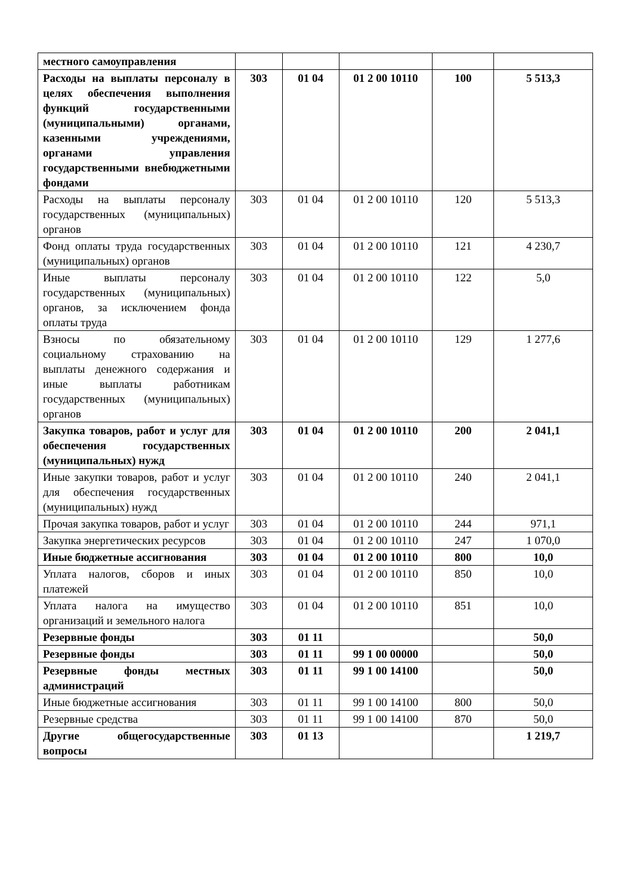| местного самоуправления | | | | | |
| Расходы на выплаты персоналу в целях обеспечения выполнения функций государственными (муниципальными) органами, казенными учреждениями, органами управления государственными внебюджетными фондами | 303 | 01 04 | 01 2 00 10110 | 100 | 5 513,3 |
| Расходы на выплаты персоналу государственных (муниципальных) органов | 303 | 01 04 | 01 2 00 10110 | 120 | 5 513,3 |
| Фонд оплаты труда государственных (муниципальных) органов | 303 | 01 04 | 01 2 00 10110 | 121 | 4 230,7 |
| Иные выплаты персоналу государственных (муниципальных) органов, за исключением фонда оплаты труда | 303 | 01 04 | 01 2 00 10110 | 122 | 5,0 |
| Взносы по обязательному социальному страхованию на выплаты денежного содержания и иные выплаты работникам государственных (муниципальных) органов | 303 | 01 04 | 01 2 00 10110 | 129 | 1 277,6 |
| Закупка товаров, работ и услуг для обеспечения государственных (муниципальных) нужд | 303 | 01 04 | 01 2 00 10110 | 200 | 2 041,1 |
| Иные закупки товаров, работ и услуг для обеспечения государственных (муниципальных) нужд | 303 | 01 04 | 01 2 00 10110 | 240 | 2 041,1 |
| Прочая закупка товаров, работ и услуг | 303 | 01 04 | 01 2 00 10110 | 244 | 971,1 |
| Закупка энергетических ресурсов | 303 | 01 04 | 01 2 00 10110 | 247 | 1 070,0 |
| Иные бюджетные ассигнования | 303 | 01 04 | 01 2 00 10110 | 800 | 10,0 |
| Уплата налогов, сборов и иных платежей | 303 | 01 04 | 01 2 00 10110 | 850 | 10,0 |
| Уплата налога на имущество организаций и земельного налога | 303 | 01 04 | 01 2 00 10110 | 851 | 10,0 |
| Резервные фонды | 303 | 01 11 | | | 50,0 |
| Резервные фонды | 303 | 01 11 | 99 1 00 00000 | | 50,0 |
| Резервные фонды местных администраций | 303 | 01 11 | 99 1 00 14100 | | 50,0 |
| Иные бюджетные ассигнования | 303 | 01 11 | 99 1 00 14100 | 800 | 50,0 |
| Резервные средства | 303 | 01 11 | 99 1 00 14100 | 870 | 50,0 |
| Другие общегосударственные вопросы | 303 | 01 13 | | | 1 219,7 |